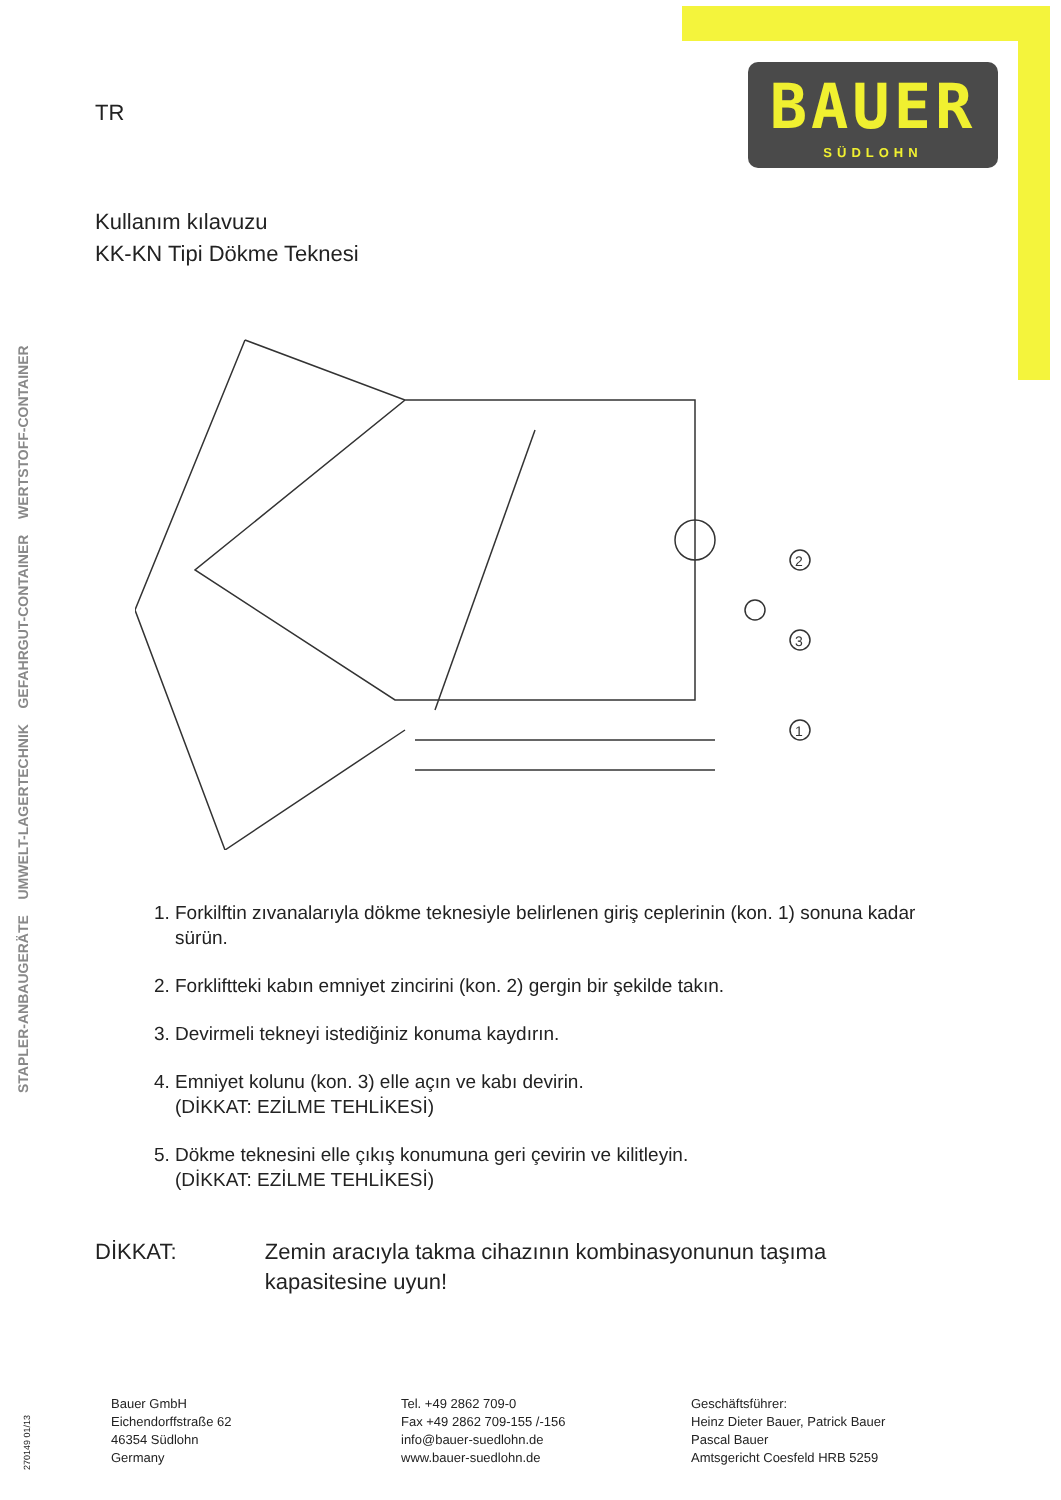BAUER
SÜDLOHN
STAPLER-ANBAUGERÄTE UMWELT-LAGERTECHNIK GEFAHRGUT-CONTAINER WERTSTOFF-CONTAINER
TR
Kullanım kılavuzu
KK-KN Tipi Dökme Teknesi
2
3
1
1. Forkilftin zıvanalarıyla dökme teknesiyle belirlenen giriş ceplerinin (kon. 1) sonuna kadar sürün.
2. Forkliftteki kabın emniyet zincirini (kon. 2) gergin bir şekilde takın.
3. Devirmeli tekneyi istediğiniz konuma kaydırın.
4. Emniyet kolunu (kon. 3) elle açın ve kabı devirin.
(DİKKAT: EZİLME TEHLİKESİ)
5. Dökme teknesini elle çıkış konumuna geri çevirin ve kilitleyin.
(DİKKAT: EZİLME TEHLİKESİ)
DİKKAT: Zemin aracıyla takma cihazının kombinasyonunun taşıma kapasitesine uyun!
270149 01/13
Bauer GmbH
Eichendorffstraße 62
46354 Südlohn
Germany
Tel. +49 2862 709-0
Fax +49 2862 709-155 /-156
info@bauer-suedlohn.de
www.bauer-suedlohn.de
Geschäftsführer:
Heinz Dieter Bauer, Patrick Bauer
Pascal Bauer
Amtsgericht Coesfeld HRB 5259